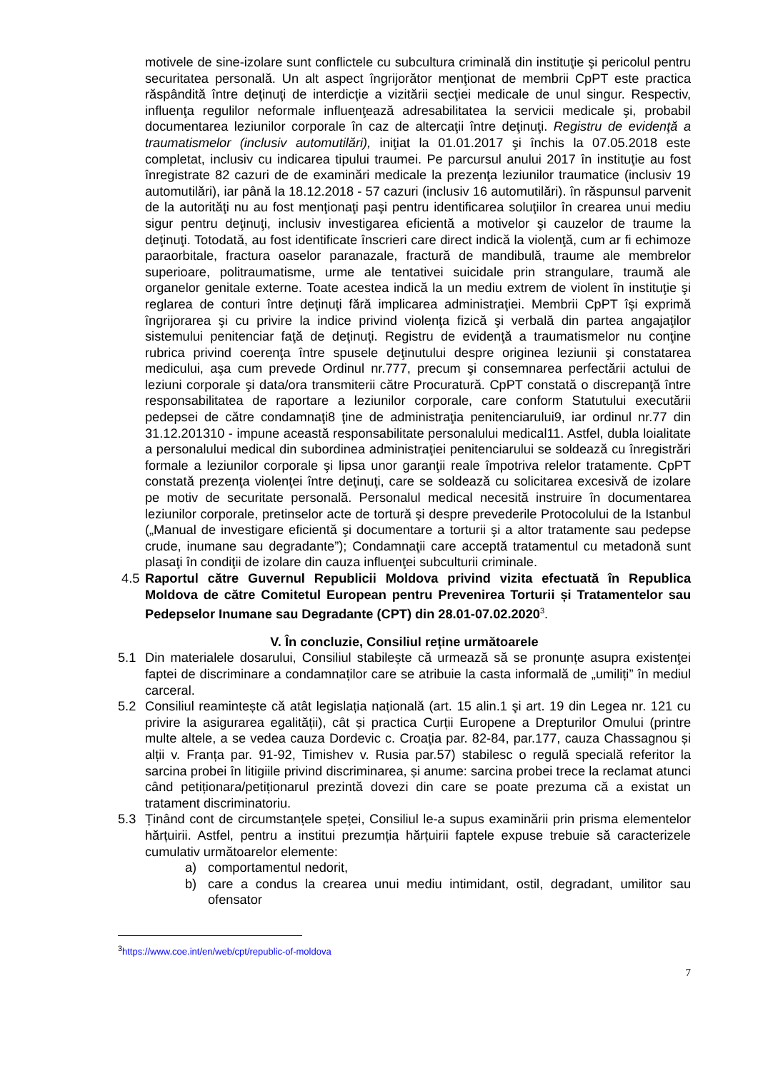motivele de sine-izolare sunt conflictele cu subcultura criminală din instituţie şi pericolul pentru securitatea personală. Un alt aspect îngrijorător menţionat de membrii CpPT este practica răspândită între deţinuţi de interdicţie a vizitării secţiei medicale de unul singur. Respectiv, influenţa regulilor neformale influenţează adresabilitatea la servicii medicale şi, probabil documentarea leziunilor corporale în caz de altercaţii între deţinuţi. Registru de evidenţă a traumatismelor (inclusiv automutilări), iniţiat la 01.01.2017 şi închis la 07.05.2018 este completat, inclusiv cu indicarea tipului traumei. Pe parcursul anului 2017 în instituţie au fost înregistrate 82 cazuri de de examinări medicale la prezenţa leziunilor traumatice (inclusiv 19 automutilări), iar până la 18.12.2018 - 57 cazuri (inclusiv 16 automutilări). în răspunsul parvenit de la autorităţi nu au fost menţionaţi paşi pentru identificarea soluţiilor în crearea unui mediu sigur pentru deţinuţi, inclusiv investigarea eficientă a motivelor şi cauzelor de traume la deţinuţi. Totodată, au fost identificate înscrieri care direct indică la violenţă, cum ar fi echimoze paraorbitale, fractura oaselor paranazale, fractură de mandibulă, traume ale membrelor superioare, politraumatisme, urme ale tentativei suicidale prin strangulare, traumă ale organelor genitale externe. Toate acestea indică la un mediu extrem de violent în instituţie şi reglarea de conturi între deţinuţi fără implicarea administraţiei. Membrii CpPT îşi exprimă îngrijorarea şi cu privire la indice privind violenţa fizică şi verbală din partea angajaţilor sistemului penitenciar faţă de deţinuţi. Registru de evidenţă a traumatismelor nu conţine rubrica privind coerenţa între spusele deţinutului despre originea leziunii şi constatarea medicului, aşa cum prevede Ordinul nr.777, precum şi consemnarea perfectării actului de leziuni corporale şi data/ora transmiterii către Procuratură. CpPT constată o discrepanţă între responsabilitatea de raportare a leziunilor corporale, care conform Statutului executării pedepsei de către condamnaţi8 ţine de administraţia penitenciarului9, iar ordinul nr.77 din 31.12.201310 - impune această responsabilitate personalului medical11. Astfel, dubla loialitate a personalului medical din subordinea administraţiei penitenciarului se soldează cu înregistrări formale a leziunilor corporale şi lipsa unor garanţii reale împotriva relelor tratamente. CpPT constată prezenţa violenţei între deţinuţi, care se soldează cu solicitarea excesivă de izolare pe motiv de securitate personală. Personalul medical necesită instruire în documentarea leziunilor corporale, pretinselor acte de tortură şi despre prevederile Protocolului de la Istanbul („Manual de investigare eficientă şi documentare a torturii şi a altor tratamente sau pedepse crude, inumane sau degradante”); Condamnaţii care acceptă tratamentul cu metadonă sunt plasaţi în condiţii de izolare din cauza influenţei subculturii criminale.
4.5 Raportul către Guvernul Republicii Moldova privind vizita efectuată în Republica Moldova de către Comitetul European pentru Prevenirea Torturii și Tratamentelor sau Pedepselor Inumane sau Degradante (CPT) din 28.01-07.02.2020<sup>3</sup>.
V. În concluzie, Consiliul reține următoarele
5.1 Din materialele dosarului, Consiliul stabilește că urmează să se pronunțe asupra existenţei faptei de discriminare a condamnaților care se atribuie la casta informală de „umiliți” în mediul carceral.
5.2 Consiliul reamintește că atât legislația națională (art. 15 alin.1 şi art. 19 din Legea nr. 121 cu privire la asigurarea egalității), cât și practica Curții Europene a Drepturilor Omului (printre multe altele, a se vedea cauza Dordevic c. Croaţia par. 82-84, par.177, cauza Chassagnou și alții v. Franța par. 91-92, Timishev v. Rusia par.57) stabilesc o regulă specială referitor la sarcina probei în litigiile privind discriminarea, și anume: sarcina probei trece la reclamat atunci când petiționara/petiționarul prezintă dovezi din care se poate prezuma că a existat un tratament discriminatoriu.
5.3 Ținând cont de circumstanțele speței, Consiliul le-a supus examinării prin prisma elementelor hărțuirii. Astfel, pentru a institui prezumția hărțuirii faptele expuse trebuie să caracterizele cumulativ următoarelor elemente:
a) comportamentul nedorit,
b) care a condus la crearea unui mediu intimidant, ostil, degradant, umilitor sau ofensator
<sup>3</sup> https://www.coe.int/en/web/cpt/republic-of-moldova
7